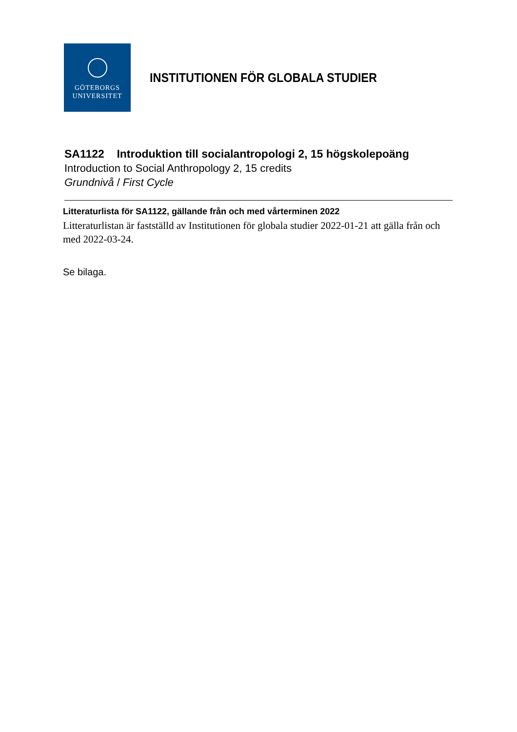GÖTEBORGS
UNIVERSITET
INSTITUTIONEN FÖR GLOBALA STUDIER
SA1122 Introduktion till socialantropologi 2, 15 högskolepoäng
Introduction to Social Anthropology 2, 15 credits
Grundnivå / First Cycle
Litteraturlista för SA1122, gällande från och med vårterminen 2022
Litteraturlistan är fastställd av Institutionen för globala studier 2022-01-21 att gälla från och med 2022-03-24.
Se bilaga.